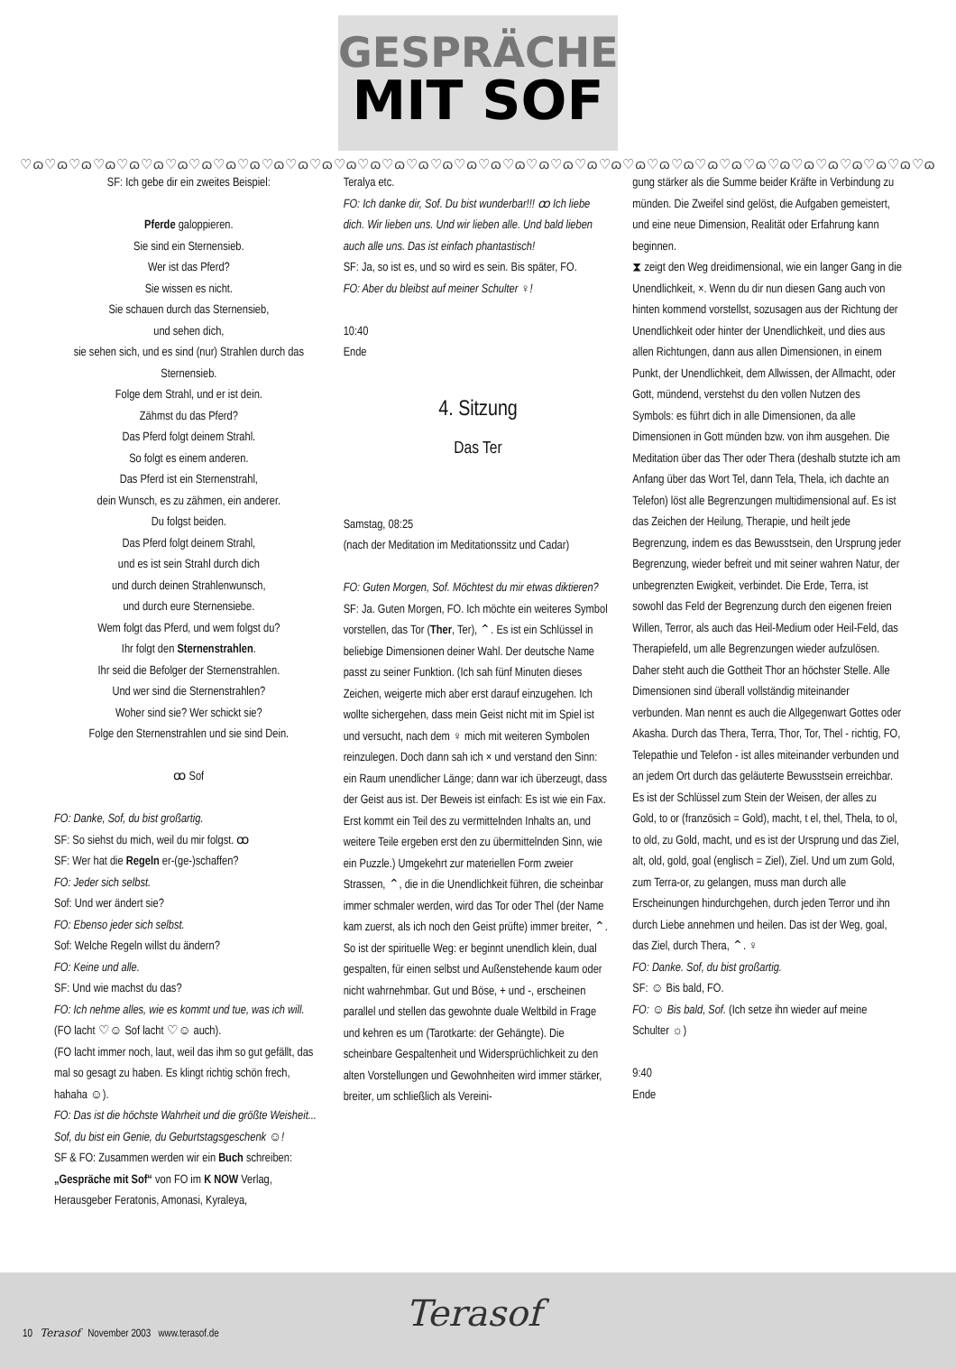GESPRÄCHE
MIT SOF
♡ɷ♡ɷ♡ɷ♡ɷ♡ɷ♡ɷ♡ɷ♡ɷ♡ɷ♡ɷ♡ɷ♡ɷ♡ɷ♡ɷ♡ɷ♡ɷ♡ɷ♡ɷ♡ɷ♡ɷ♡ɷ♡ɷ♡ɷ♡ɷ♡ɷ♡ɷ♡ɷ♡ɷ♡ɷ♡ɷ♡ɷ♡ɷ♡ɷ♡ɷ♡ɷ♡ɷ♡ɷ♡ɷ
SF: Ich gebe dir ein zweites Beispiel:
Pferde galoppieren.
Sie sind ein Sternensieb.
Wer ist das Pferd?
Sie wissen es nicht.
Sie schauen durch das Sternensieb,
und sehen dich,
sie sehen sich, und es sind (nur) Strahlen durch das Sternensieb.
Folge dem Strahl, und er ist dein.
Zähmst du das Pferd?
Das Pferd folgt deinem Strahl.
So folgt es einem anderen.
Das Pferd ist ein Sternenstrahl,
dein Wunsch, es zu zähmen, ein anderer.
Du folgst beiden.
Das Pferd folgt deinem Strahl,
und es ist sein Strahl durch dich
und durch deinen Strahlenwunsch,
und durch eure Sternensiebe.
Wem folgt das Pferd, und wem folgst du?
Ihr folgt den Sternenstrahlen.
Ihr seid die Befolger der Sternenstrahlen.
Und wer sind die Sternenstrahlen?
Woher sind sie? Wer schickt sie?
Folge den Sternenstrahlen und sie sind Dein.
ꝏ Sof
FO: Danke, Sof, du bist großartig.
SF: So siehst du mich, weil du mir folgst. ꝏ
SF: Wer hat die Regeln er-(ge-)schaffen?
FO: Jeder sich selbst.
Sof: Und wer ändert sie?
FO: Ebenso jeder sich selbst.
Sof: Welche Regeln willst du ändern?
FO: Keine und alle.
SF: Und wie machst du das?
FO: Ich nehme alles, wie es kommt und tue, was ich will. (FO lacht ♡☺ Sof lacht ♡☺ auch).
(FO lacht immer noch, laut, weil das ihm so gut gefällt, das mal so gesagt zu haben. Es klingt richtig schön frech, hahaha ☺).
FO: Das ist die höchste Wahrheit und die größte Weisheit... Sof, du bist ein Genie, du Geburtstagsgeschenk ☺!
SF & FO: Zusammen werden wir ein Buch schreiben: „Gespräche mit Sof“ von FO im K NOW Verlag, Herausgeber Feratonis, Amonasi, Kyraleya,
Teralya etc.
FO: Ich danke dir, Sof. Du bist wunderbar!!! ꝏ Ich liebe dich. Wir lieben uns. Und wir lieben alle. Und bald lieben auch alle uns. Das ist einfach phantastisch!
SF: Ja, so ist es, und so wird es sein. Bis später, FO.
FO: Aber du bleibst auf meiner Schulter ♀!
10:40
Ende
4. Sitzung
Das Ter
Samstag, 08:25
(nach der Meditation im Meditationssitz und Cadar)
FO: Guten Morgen, Sof. Möchtest du mir etwas diktieren?
SF: Ja. Guten Morgen, FO. Ich möchte ein weiteres Symbol vorstellen, das Tor (Ther, Ter), ⌃. Es ist ein Schlüssel in beliebige Dimensionen deiner Wahl. Der deutsche Name passt zu seiner Funktion. (Ich sah fünf Minuten dieses Zeichen, weigerte mich aber erst darauf einzugehen. Ich wollte sichergehen, dass mein Geist nicht mit im Spiel ist und versucht, nach dem ♀ mich mit weiteren Symbolen reinzulegen. Doch dann sah ich × und verstand den Sinn: ein Raum unendlicher Länge; dann war ich überzeugt, dass der Geist aus ist. Der Beweis ist einfach: Es ist wie ein Fax. Erst kommt ein Teil des zu vermittelnden Inhalts an, und weitere Teile ergeben erst den zu übermittelnden Sinn, wie ein Puzzle.) Umgekehrt zur materiellen Form zweier Strassen, ⌃, die in die Unendlichkeit führen, die scheinbar immer schmaler werden, wird das Tor oder Thel (der Name kam zuerst, als ich noch den Geist prüfte) immer breiter, ⌃. So ist der spirituelle Weg: er beginnt unendlich klein, dual gespalten, für einen selbst und Außenstehende kaum oder nicht wahrnehmbar. Gut und Böse, + und -, erscheinen parallel und stellen das gewohnte duale Weltbild in Frage und kehren es um (Tarotkarte: der Gehängte). Die scheinbare Gespaltenheit und Widersprüchlichkeit zu den alten Vorstellungen und Gewohnheiten wird immer stärker, breiter, um schließlich als Vereini-
gung stärker als die Summe beider Kräfte in Verbindung zu münden. Die Zweifel sind gelöst, die Aufgaben gemeistert, und eine neue Dimension, Realität oder Erfahrung kann beginnen.
⧗ zeigt den Weg dreidimensional, wie ein langer Gang in die Unendlichkeit, ×. Wenn du dir nun diesen Gang auch von hinten kommend vorstellst, sozusagen aus der Richtung der Unendlichkeit oder hinter der Unendlichkeit, und dies aus allen Richtungen, dann aus allen Dimensionen, in einem Punkt, der Unendlichkeit, dem Allwissen, der Allmacht, oder Gott, mündend, verstehst du den vollen Nutzen des Symbols: es führt dich in alle Dimensionen, da alle Dimensionen in Gott münden bzw. von ihm ausgehen. Die Meditation über das Ther oder Thera (deshalb stutzte ich am Anfang über das Wort Tel, dann Tela, Thela, ich dachte an Telefon) löst alle Begrenzungen multidimensional auf. Es ist das Zeichen der Heilung, Therapie, und heilt jede Begrenzung, indem es das Bewusstsein, den Ursprung jeder Begrenzung, wieder befreit und mit seiner wahren Natur, der unbegrenzten Ewigkeit, verbindet. Die Erde, Terra, ist sowohl das Feld der Begrenzung durch den eigenen freien Willen, Terror, als auch das Heil-Medium oder Heil-Feld, das Therapiefeld, um alle Begrenzungen wieder aufzulösen. Daher steht auch die Gottheit Thor an höchster Stelle. Alle Dimensionen sind überall vollständig miteinander verbunden. Man nennt es auch die Allgegenwart Gottes oder Akasha. Durch das Thera, Terra, Thor, Tor, Thel - richtig, FO, Telepathie und Telefon - ist alles miteinander verbunden und an jedem Ort durch das geläuterte Bewusstsein erreichbar. Es ist der Schlüssel zum Stein der Weisen, der alles zu Gold, to or (französich = Gold), macht, t el, thel, Thela, to ol, to old, zu Gold, macht, und es ist der Ursprung und das Ziel, alt, old, gold, goal (englisch = Ziel), Ziel. Und um zum Gold, zum Terra-or, zu gelangen, muss man durch alle Erscheinungen hindurchgehen, durch jeden Terror und ihn durch Liebe annehmen und heilen. Das ist der Weg, goal, das Ziel, durch Thera, ⌃. ♀
FO: Danke. Sof, du bist großartig.
SF: ☺ Bis bald, FO.
FO: ☺ Bis bald, Sof. (Ich setze ihn wieder auf meine Schulter ☼)
9:40
Ende
10 Terasof November 2003 www.terasof.de
Terasof